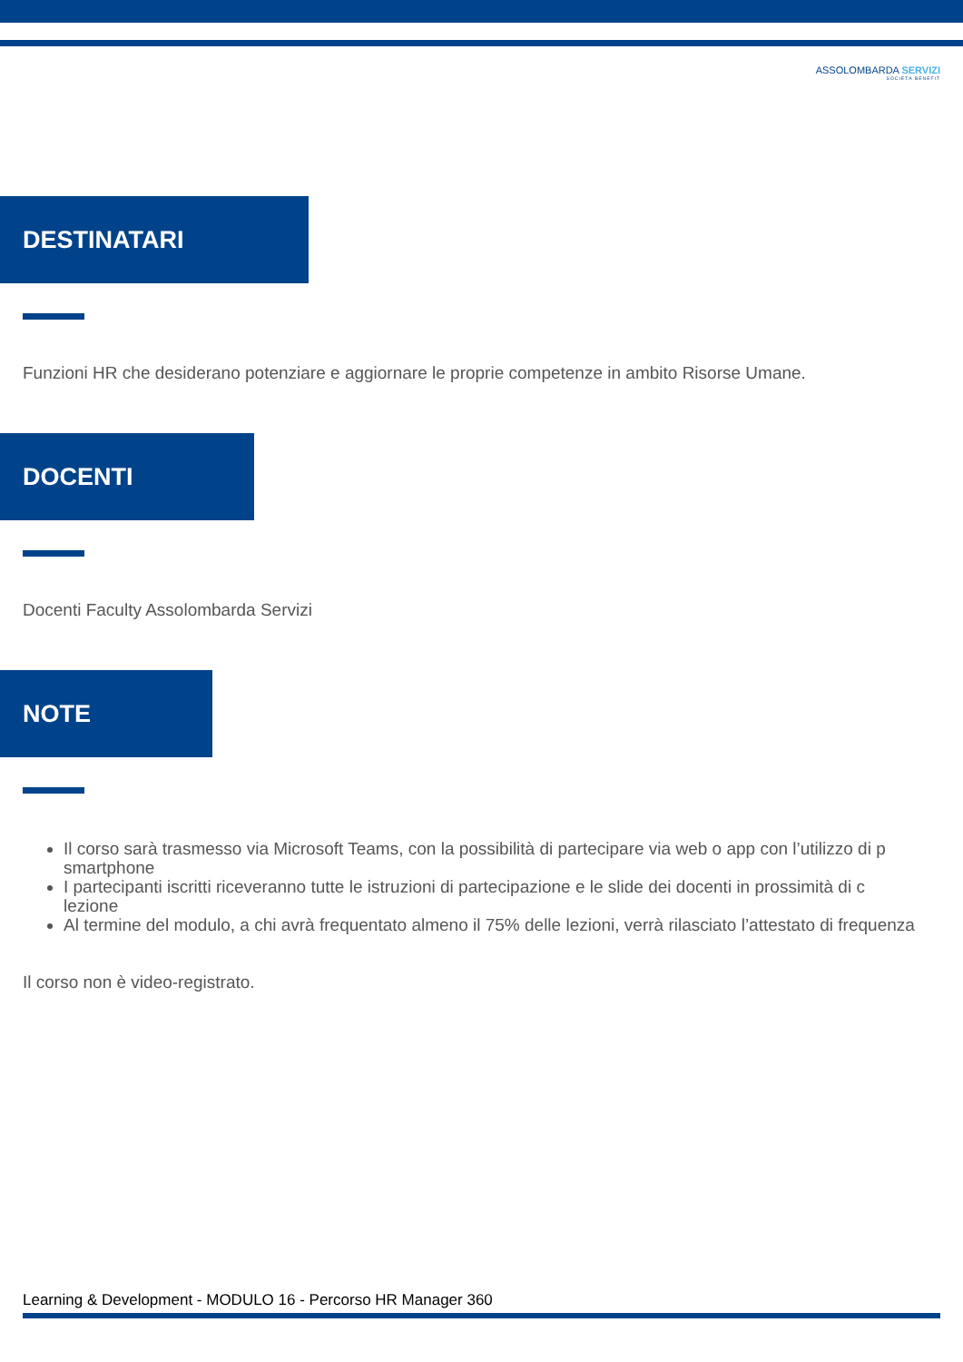ASSOLOMBARDA SERVIZI
SOCIETÀ BENEFIT
DESTINATARI
Funzioni HR che desiderano potenziare e aggiornare le proprie competenze in ambito Risorse Umane.
DOCENTI
Docenti Faculty Assolombarda Servizi
NOTE
Il corso sarà trasmesso via Microsoft Teams, con la possibilità di partecipare via web o app con l’utilizzo di p
smartphone
I partecipanti iscritti riceveranno tutte le istruzioni di partecipazione e le slide dei docenti in prossimità di c
lezione
Al termine del modulo, a chi avrà frequentato almeno il 75% delle lezioni, verrà rilasciato l’attestato di frequenza
Il corso non è video-registrato.
Learning & Development - MODULO 16 - Percorso HR Manager 360